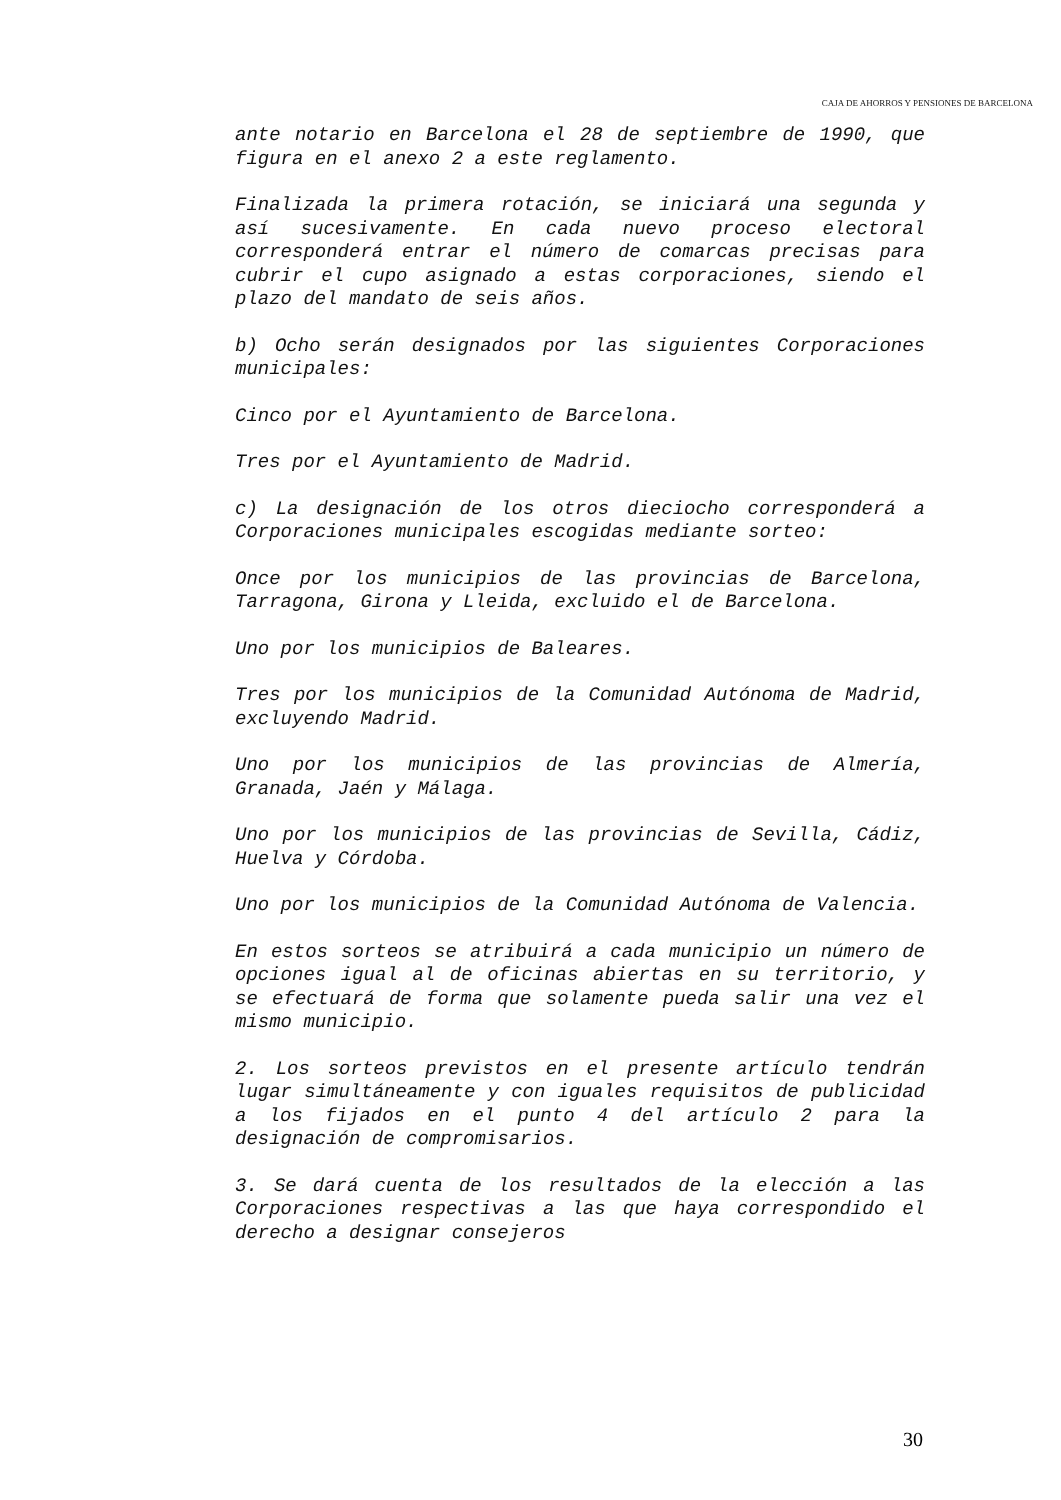CAJA DE AHORROS Y PENSIONES DE BARCELONA
ante notario en Barcelona el 28 de septiembre de 1990, que figura en el anexo 2 a este reglamento.
Finalizada la primera rotación, se iniciará una segunda y así sucesivamente. En cada nuevo proceso electoral corresponderá entrar el número de comarcas precisas para cubrir el cupo asignado a estas corporaciones, siendo el plazo del mandato de seis años.
b) Ocho serán designados por las siguientes Corporaciones municipales:
Cinco por el Ayuntamiento de Barcelona.
Tres por el Ayuntamiento de Madrid.
c) La designación de los otros dieciocho corresponderá a Corporaciones municipales escogidas mediante sorteo:
Once por los municipios de las provincias de Barcelona, Tarragona, Girona y Lleida, excluido el de Barcelona.
Uno por los municipios de Baleares.
Tres por los municipios de la Comunidad Autónoma de Madrid, excluyendo Madrid.
Uno por los municipios de las provincias de Almería, Granada, Jaén y Málaga.
Uno por los municipios de las provincias de Sevilla, Cádiz, Huelva y Córdoba.
Uno por los municipios de la Comunidad Autónoma de Valencia.
En estos sorteos se atribuirá a cada municipio un número de opciones igual al de oficinas abiertas en su territorio, y se efectuará de forma que solamente pueda salir una vez el mismo municipio.
2. Los sorteos previstos en el presente artículo tendrán lugar simultáneamente y con iguales requisitos de publicidad a los fijados en el punto 4 del artículo 2 para la designación de compromisarios.
3. Se dará cuenta de los resultados de la elección a las Corporaciones respectivas a las que haya correspondido el derecho a designar consejeros
30